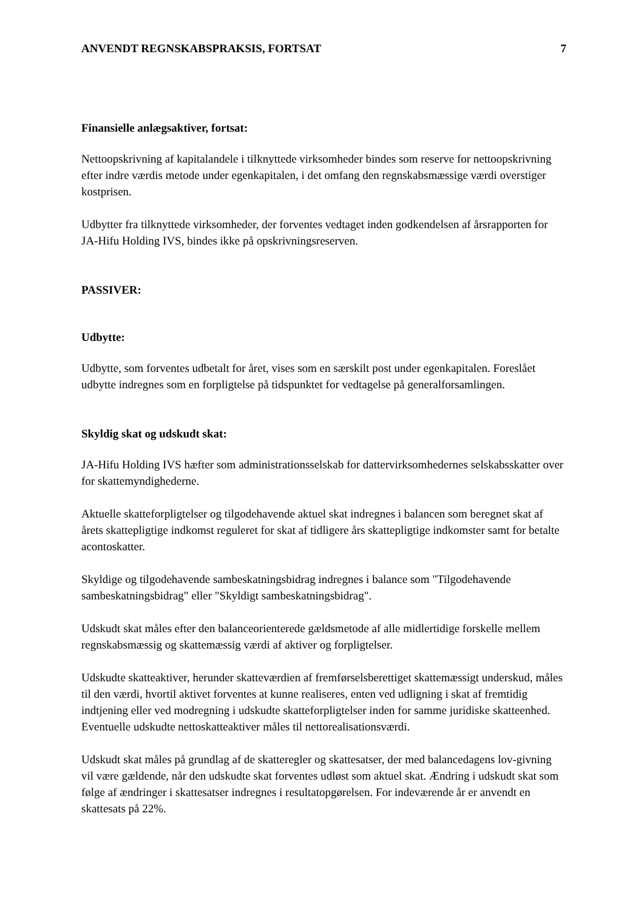ANVENDT REGNSKABSPRAKSIS, FORTSAT 7
Finansielle anlægsaktiver, fortsat:
Nettoopskrivning af kapitalandele i tilknyttede virksomheder bindes som reserve for nettoopskrivning efter indre værdis metode under egenkapitalen, i det omfang den regnskabsmæssige værdi overstiger kostprisen.
Udbytter fra tilknyttede virksomheder, der forventes vedtaget inden godkendelsen af årsrapporten for JA-Hifu Holding IVS, bindes ikke på opskrivningsreserven.
PASSIVER:
Udbytte:
Udbytte, som forventes udbetalt for året, vises som en særskilt post under egenkapitalen. Foreslået udbytte indregnes som en forpligtelse på tidspunktet for vedtagelse på generalforsamlingen.
Skyldig skat og udskudt skat:
JA-Hifu Holding IVS hæfter som administrationsselskab for dattervirksomhedernes selskabsskatter over for skattemyndighederne.
Aktuelle skatteforpligtelser og tilgodehavende aktuel skat indregnes i balancen som beregnet skat af årets skattepligtige indkomst reguleret for skat af tidligere års skattepligtige indkomster samt for betalte acontoskatter.
Skyldige og tilgodehavende sambeskatningsbidrag indregnes i balance som "Tilgodehavende sambeskatningsbidrag" eller "Skyldigt sambeskatningsbidrag".
Udskudt skat måles efter den balanceorienterede gældsmetode af alle midlertidige forskelle mellem regnskabsmæssig og skattemæssig værdi af aktiver og forpligtelser.
Udskudte skatteaktiver, herunder skatteværdien af fremførselsberettiget skattemæssigt underskud, måles til den værdi, hvortil aktivet forventes at kunne realiseres, enten ved udligning i skat af fremtidig indtjening eller ved modregning i udskudte skatteforpligtelser inden for samme juridiske skatteenhed. Eventuelle udskudte nettoskatteaktiver måles til nettorealisationsværdi.
Udskudt skat måles på grundlag af de skatteregler og skattesatser, der med balancedagens lov-givning vil være gældende, når den udskudte skat forventes udløst som aktuel skat. Ændring i udskudt skat som følge af ændringer i skattesatser indregnes i resultatopgørelsen. For indeværende år er anvendt en skattesats på 22%.